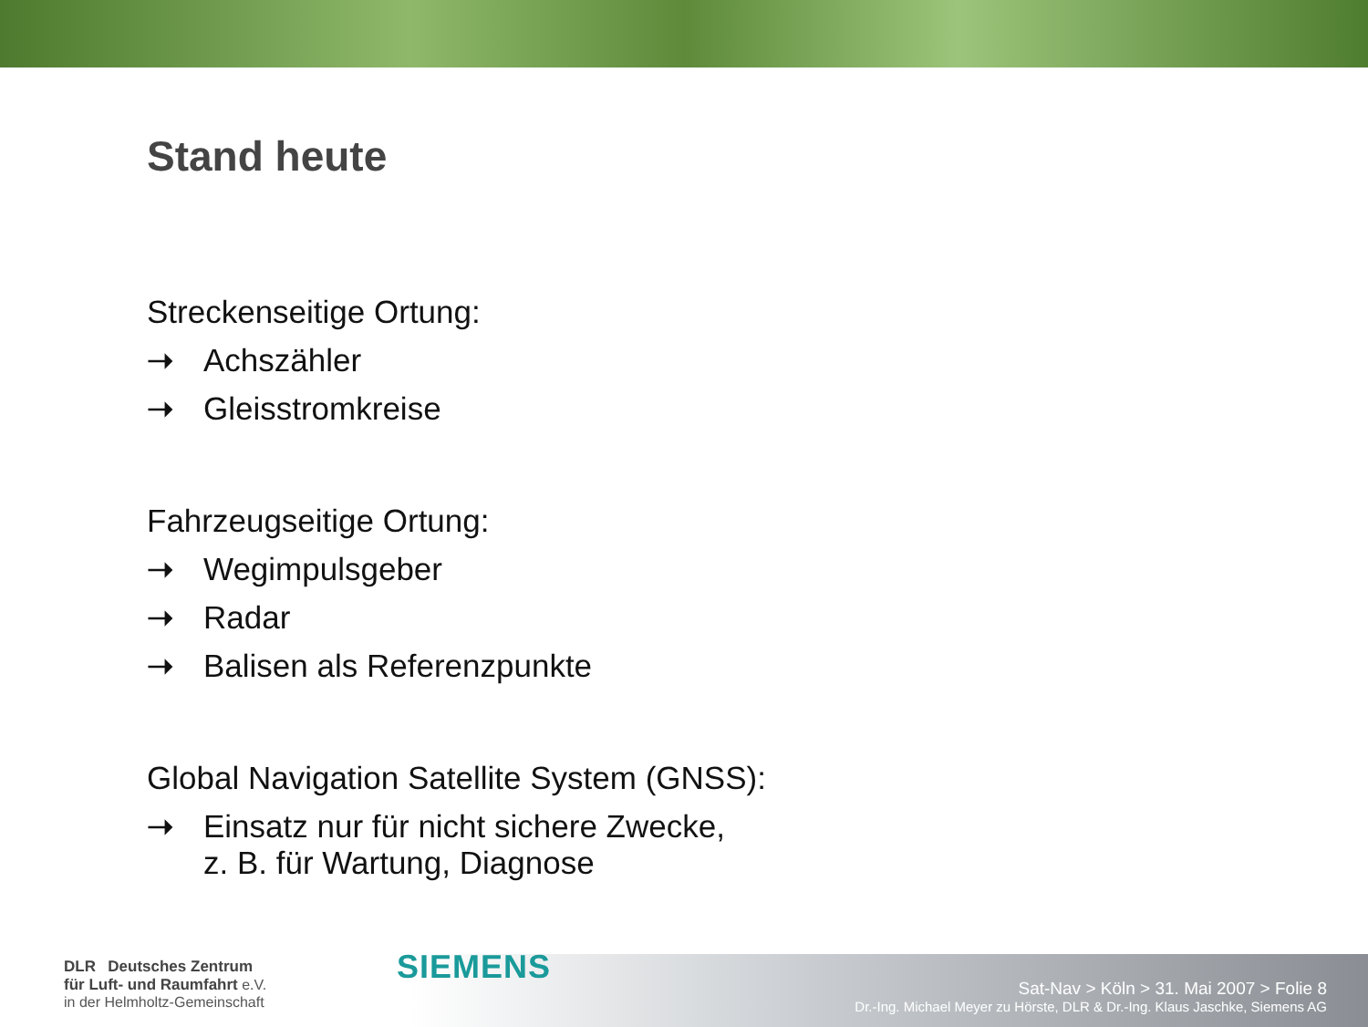Stand heute
Streckenseitige Ortung:
➝ Achszähler
➝ Gleisstromkreise
Fahrzeugseitige Ortung:
➝ Wegimpulsgeber
➝ Radar
➝ Balisen als Referenzpunkte
Global Navigation Satellite System (GNSS):
➝ Einsatz nur für nicht sichere Zwecke,
z. B. für Wartung, Diagnose
DLR Deutsches Zentrum
für Luft- und Raumfahrt e.V.
in der Helmholtz-Gemeinschaft
SIEMENS
Sat-Nav > Köln > 31. Mai 2007 > Folie 8
Dr.-Ing. Michael Meyer zu Hörste, DLR & Dr.-Ing. Klaus Jaschke, Siemens AG